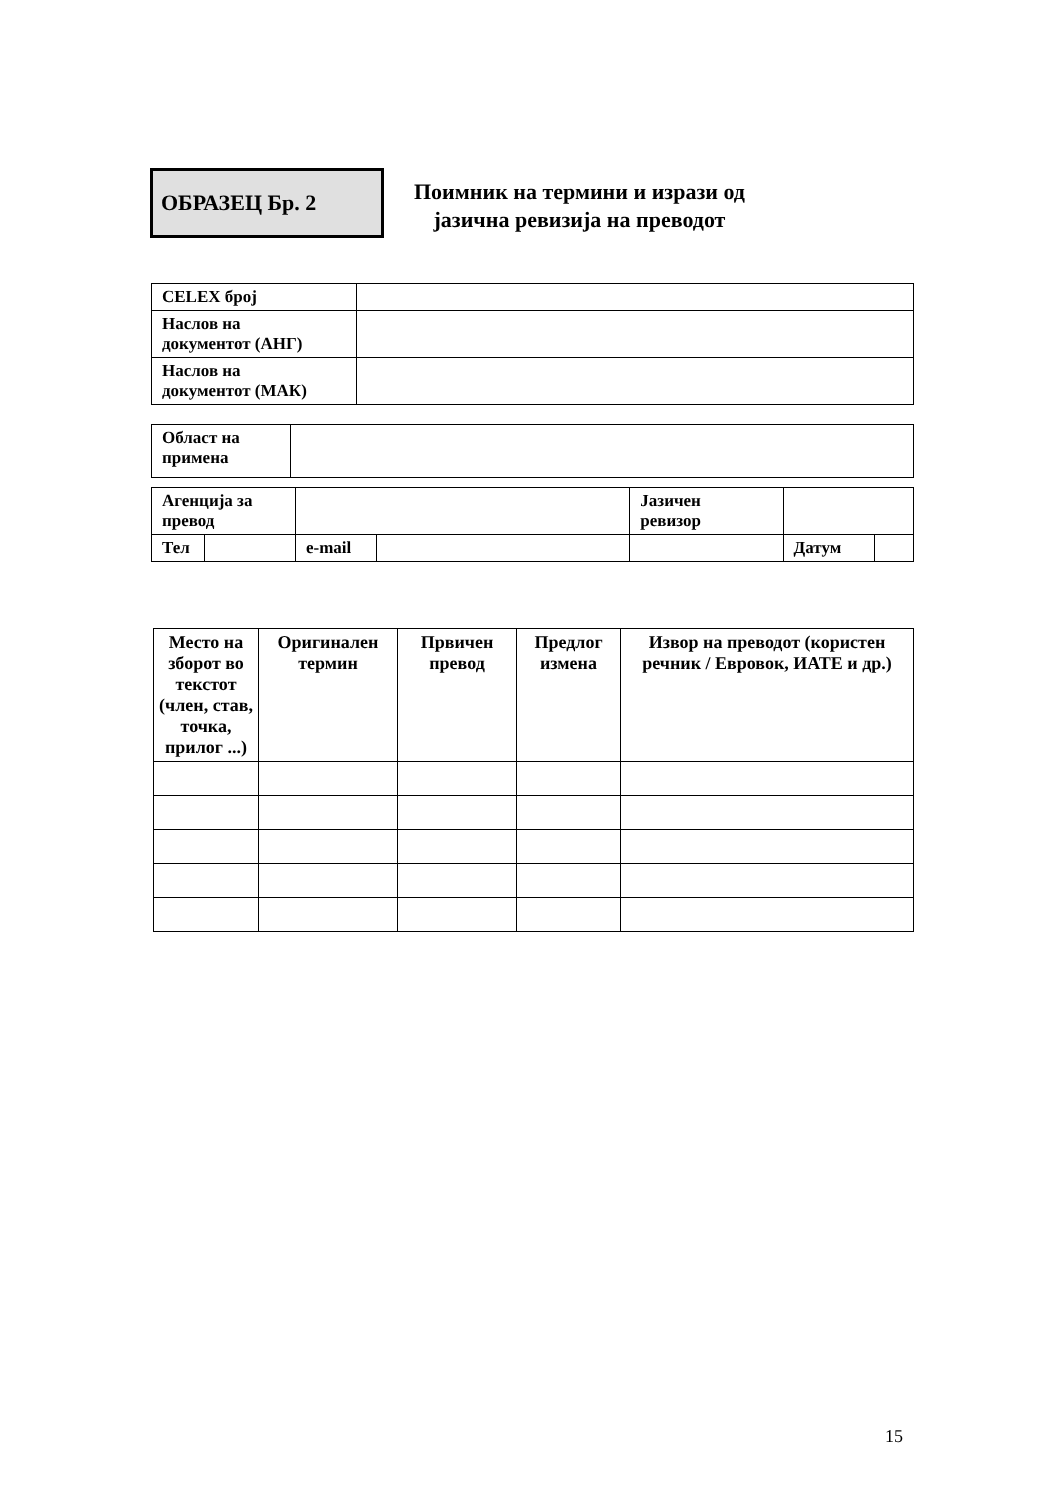ОБРАЗЕЦ Бр. 2
Поимник на термини и изрази од
јазична ревизија на преводот
| CELEX број | |
| Наслов на документот (АНГ) | |
| Наслов на документот (МАК) | |
| Област на примена | |
| Агенција за превод | | | | Јазичен ревизор | | |
| Тел | | e-mail | | | Датум | |
| Место на зборот во текстот (член, став, точка, прилог ...) | Оригинален термин | Првичен превод | Предлог измена | Извор на преводот (користен речник / Евровок, ИАТЕ и др.) |
| --- | --- | --- | --- | --- |
15